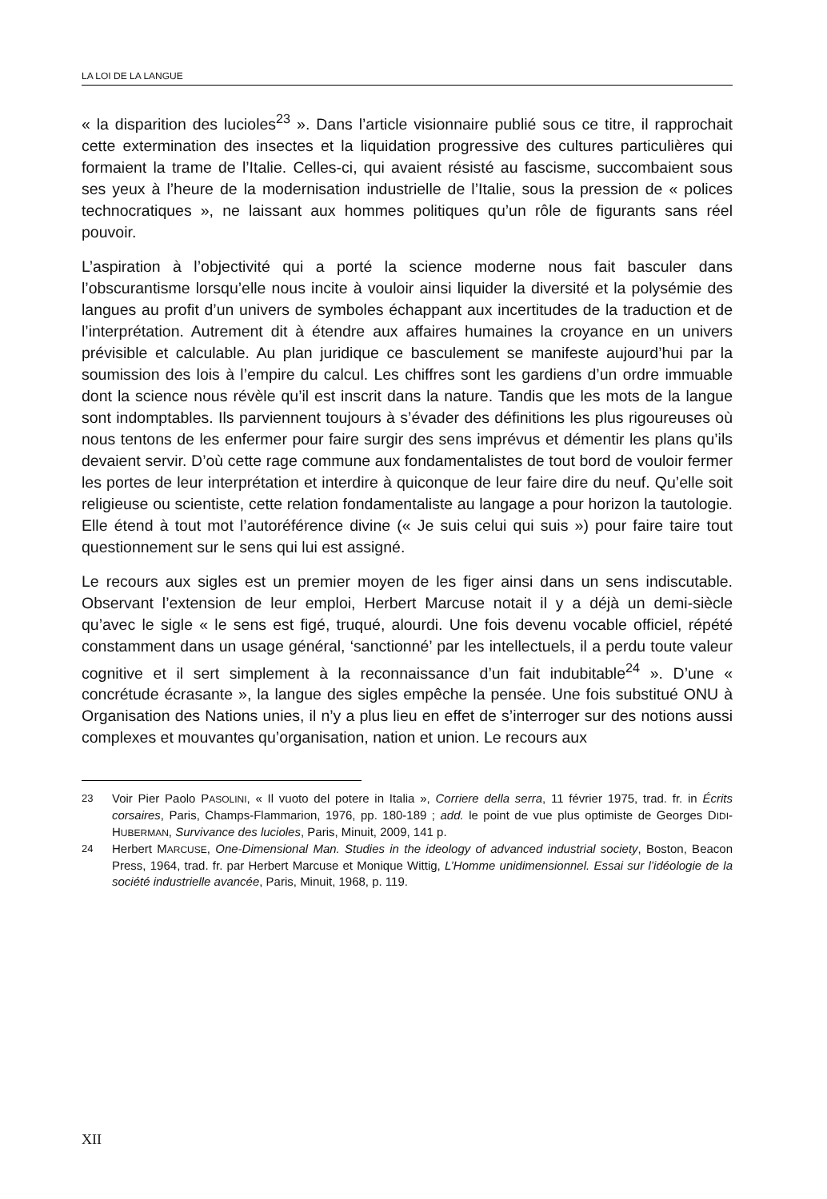LA LOI DE LA LANGUE
« la disparition des lucioles<sup>23</sup> ». Dans l’article visionnaire publié sous ce titre, il rapprochait cette extermination des insectes et la liquidation progressive des cultures particulières qui formaient la trame de l’Italie. Celles-ci, qui avaient résisté au fascisme, succombaient sous ses yeux à l’heure de la modernisation industrielle de l’Italie, sous la pression de « polices technocratiques », ne laissant aux hommes politiques qu’un rôle de figurants sans réel pouvoir.
L’aspiration à l’objectivité qui a porté la science moderne nous fait basculer dans l’obscurantisme lorsqu’elle nous incite à vouloir ainsi liquider la diversité et la polysémie des langues au profit d’un univers de symboles échappant aux incertitudes de la traduction et de l’interprétation. Autrement dit à étendre aux affaires humaines la croyance en un univers prévisible et calculable. Au plan juridique ce basculement se manifeste aujourd’hui par la soumission des lois à l’empire du calcul. Les chiffres sont les gardiens d’un ordre immuable dont la science nous révèle qu’il est inscrit dans la nature. Tandis que les mots de la langue sont indomptables. Ils parviennent toujours à s’évader des définitions les plus rigoureuses où nous tentons de les enfermer pour faire surgir des sens imprévus et démentir les plans qu’ils devaient servir. D’où cette rage commune aux fondamentalistes de tout bord de vouloir fermer les portes de leur interprétation et interdire à quiconque de leur faire dire du neuf. Qu’elle soit religieuse ou scientiste, cette relation fondamentaliste au langage a pour horizon la tautologie. Elle étend à tout mot l’autoréférence divine (« Je suis celui qui suis ») pour faire taire tout questionnement sur le sens qui lui est assigné.
Le recours aux sigles est un premier moyen de les figer ainsi dans un sens indiscutable. Observant l’extension de leur emploi, Herbert Marcuse notait il y a déjà un demi-siècle qu’avec le sigle « le sens est figé, truqué, alourdi. Une fois devenu vocable officiel, répété constamment dans un usage général, ‘sanctionné’ par les intellectuels, il a perdu toute valeur cognitive et il sert simplement à la reconnaissance d’un fait indubitable<sup>24</sup> ». D’une « concrétude écrasante », la langue des sigles empêche la pensée. Une fois substitué ONU à Organisation des Nations unies, il n’y a plus lieu en effet de s’interroger sur des notions aussi complexes et mouvantes qu’organisation, nation et union. Le recours aux
23 Voir Pier Paolo PASOLINI, « Il vuoto del potere in Italia », Corriere della serra, 11 février 1975, trad. fr. in Écrits corsaires, Paris, Champs-Flammarion, 1976, pp. 180-189 ; add. le point de vue plus optimiste de Georges DIDI-HUBERMAN, Survivance des lucioles, Paris, Minuit, 2009, 141 p.
24 Herbert MARCUSE, One-Dimensional Man. Studies in the ideology of advanced industrial society, Boston, Beacon Press, 1964, trad. fr. par Herbert Marcuse et Monique Wittig, L’Homme unidimensionnel. Essai sur l’idéologie de la société industrielle avancée, Paris, Minuit, 1968, p. 119.
XII